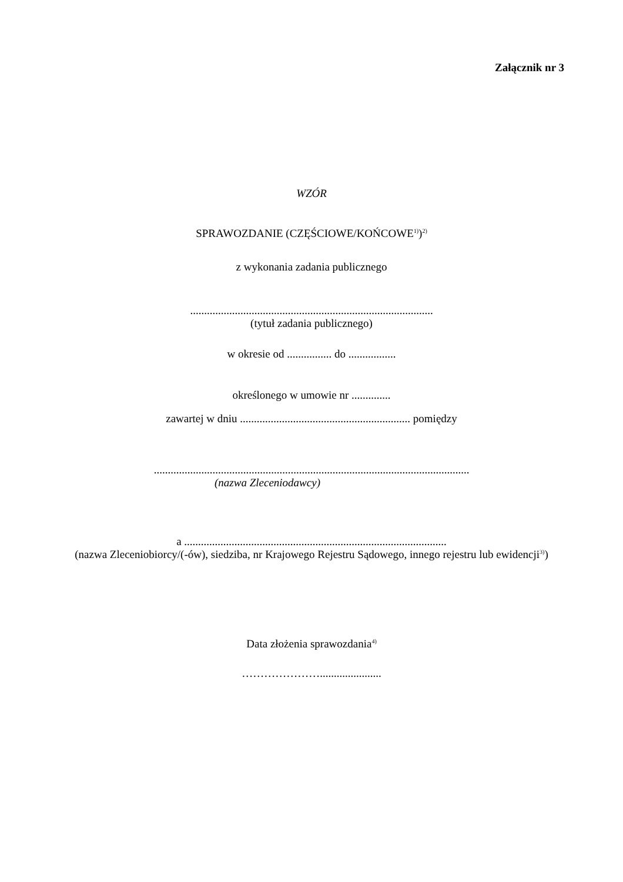Załącznik nr 3
WZÓR
SPRAWOZDANIE (CZĘŚCIOWE/KOŃCOWE<sup>1)</sup>)<sup>2)</sup>
z wykonania zadania publicznego
.......................................................................................
(tytuł zadania publicznego)
w okresie od ................ do .................
określonego w umowie nr ..............
zawartej w dniu ............................................................. pomiędzy
.................................................................................................................
(nazwa Zleceniodawcy)
a ..............................................................................................
(nazwa Zleceniobiorcy/(-ów), siedziba, nr Krajowego Rejestru Sądowego, innego rejestru lub ewidencji<sup>3)</sup>)
Data złożenia sprawozdania<sup>4)</sup>
…………………......................